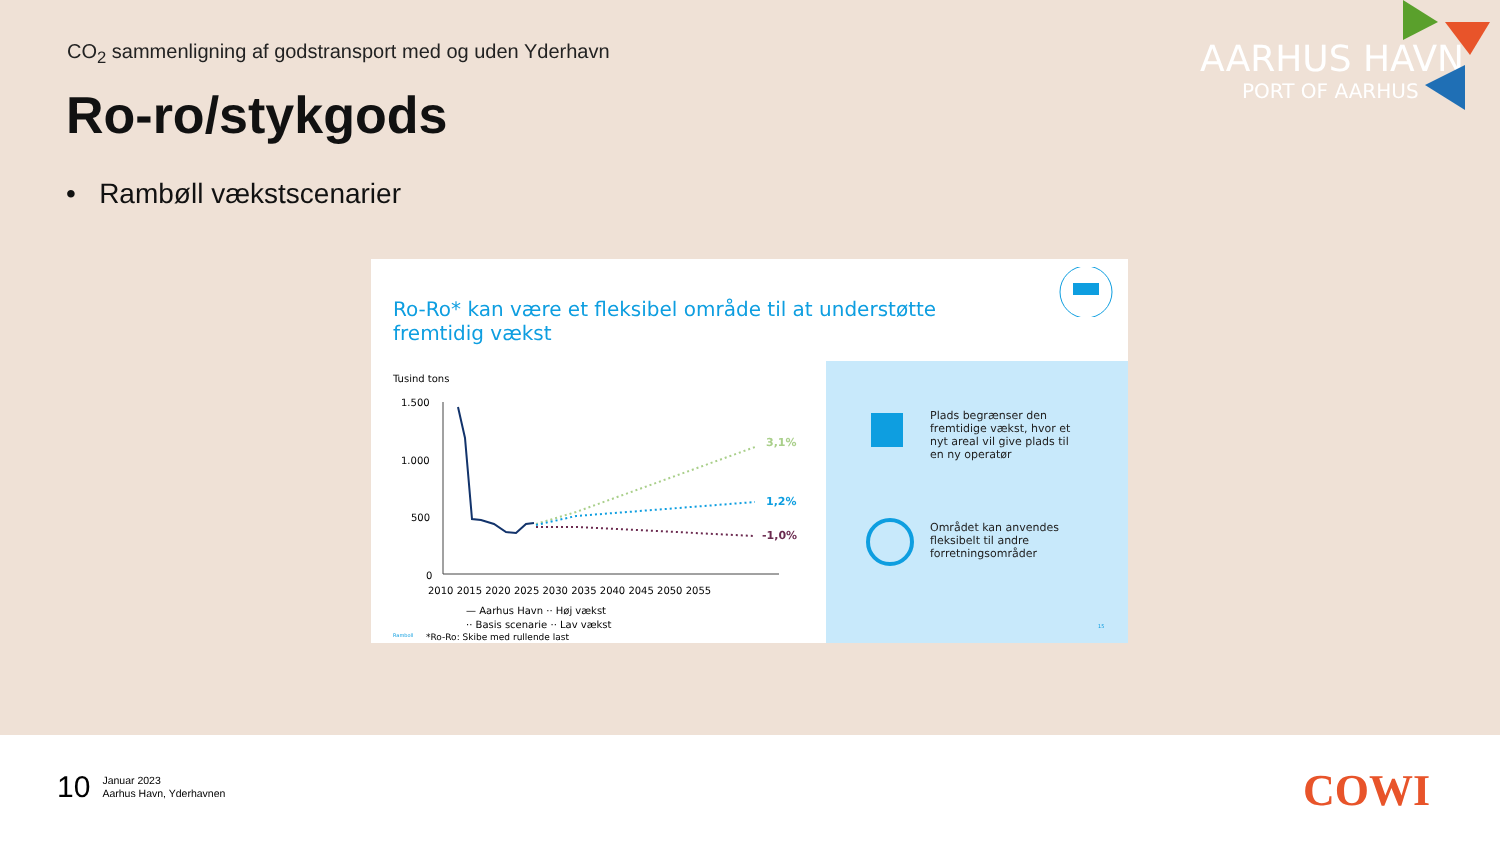CO<sub>2</sub> sammenligning af godstransport med og uden Yderhavn
Ro-ro/stykgods
• Rambøll vækstscenarier
AARHUS HAVN
PORT OF AARHUS
Ro-Ro* kan være et fleksibel område til at understøtte fremtidig vækst
Tusind tons
1.500
1.000
500
0
2010 2015 2020 2025 2030 2035 2040 2045 2050 2055
3,1%
1,2%
-1,0%
— Aarhus Havn ·· Høj vækst
·· Basis scenarie ·· Lav vækst
Ramboll
*Ro-Ro: Skibe med rullende last
Plads begrænser den fremtidige vækst, hvor et nyt areal vil give plads til en ny operatør
Området kan anvendes fleksibelt til andre forretningsområder
15
10
Januar 2023
Aarhus Havn, Yderhavnen
COWI